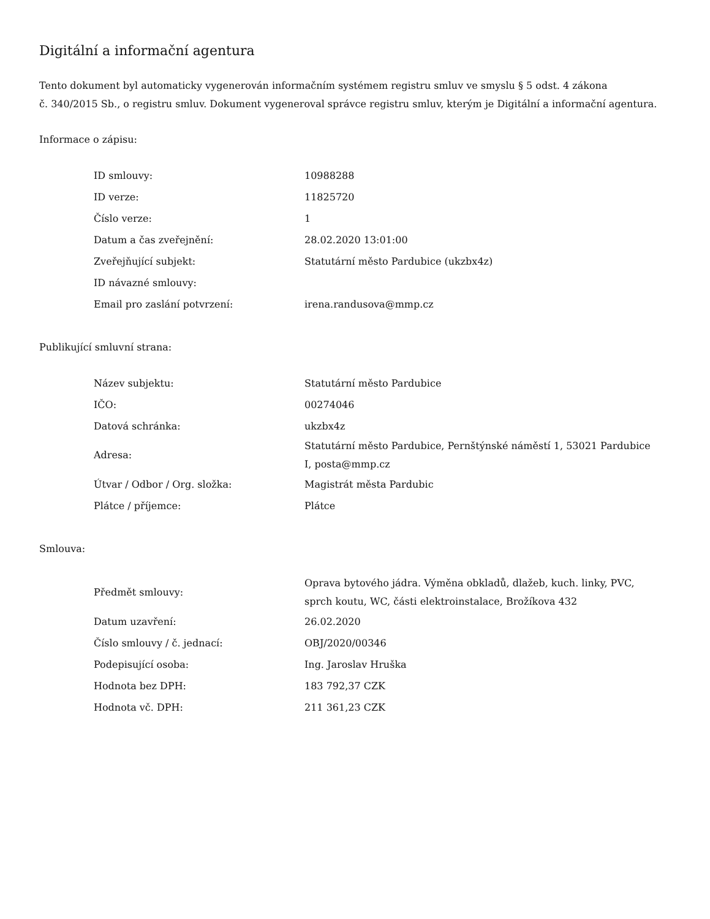Digitální a informační agentura
Tento dokument byl automaticky vygenerován informačním systémem registru smluv ve smyslu § 5 odst. 4 zákona
č. 340/2015 Sb., o registru smluv. Dokument vygeneroval správce registru smluv, kterým je Digitální a informační agentura.
Informace o zápisu:
| ID smlouvy: | 10988288 |
| ID verze: | 11825720 |
| Číslo verze: | 1 |
| Datum a čas zveřejnění: | 28.02.2020 13:01:00 |
| Zveřejňující subjekt: | Statutární město Pardubice (ukzbx4z) |
| ID návazné smlouvy: | |
| Email pro zaslání potvrzení: | irena.randusova@mmp.cz |
Publikující smluvní strana:
| Název subjektu: | Statutární město Pardubice |
| IČO: | 00274046 |
| Datová schránka: | ukzbx4z |
| Adresa: | Statutární město Pardubice, Pernštýnské náměstí 1, 53021 Pardubice I, posta@mmp.cz |
| Útvar / Odbor / Org. složka: | Magistrát města Pardubic |
| Plátce / příjemce: | Plátce |
Smlouva:
| Předmět smlouvy: | Oprava bytového jádra. Výměna obkladů, dlažeb, kuch. linky, PVC, sprch koutu, WC, části elektroinstalace, Brožíkova 432 |
| Datum uzavření: | 26.02.2020 |
| Číslo smlouvy / č. jednací: | OBJ/2020/00346 |
| Podepisující osoba: | Ing. Jaroslav Hruška |
| Hodnota bez DPH: | 183 792,37 CZK |
| Hodnota vč. DPH: | 211 361,23 CZK |